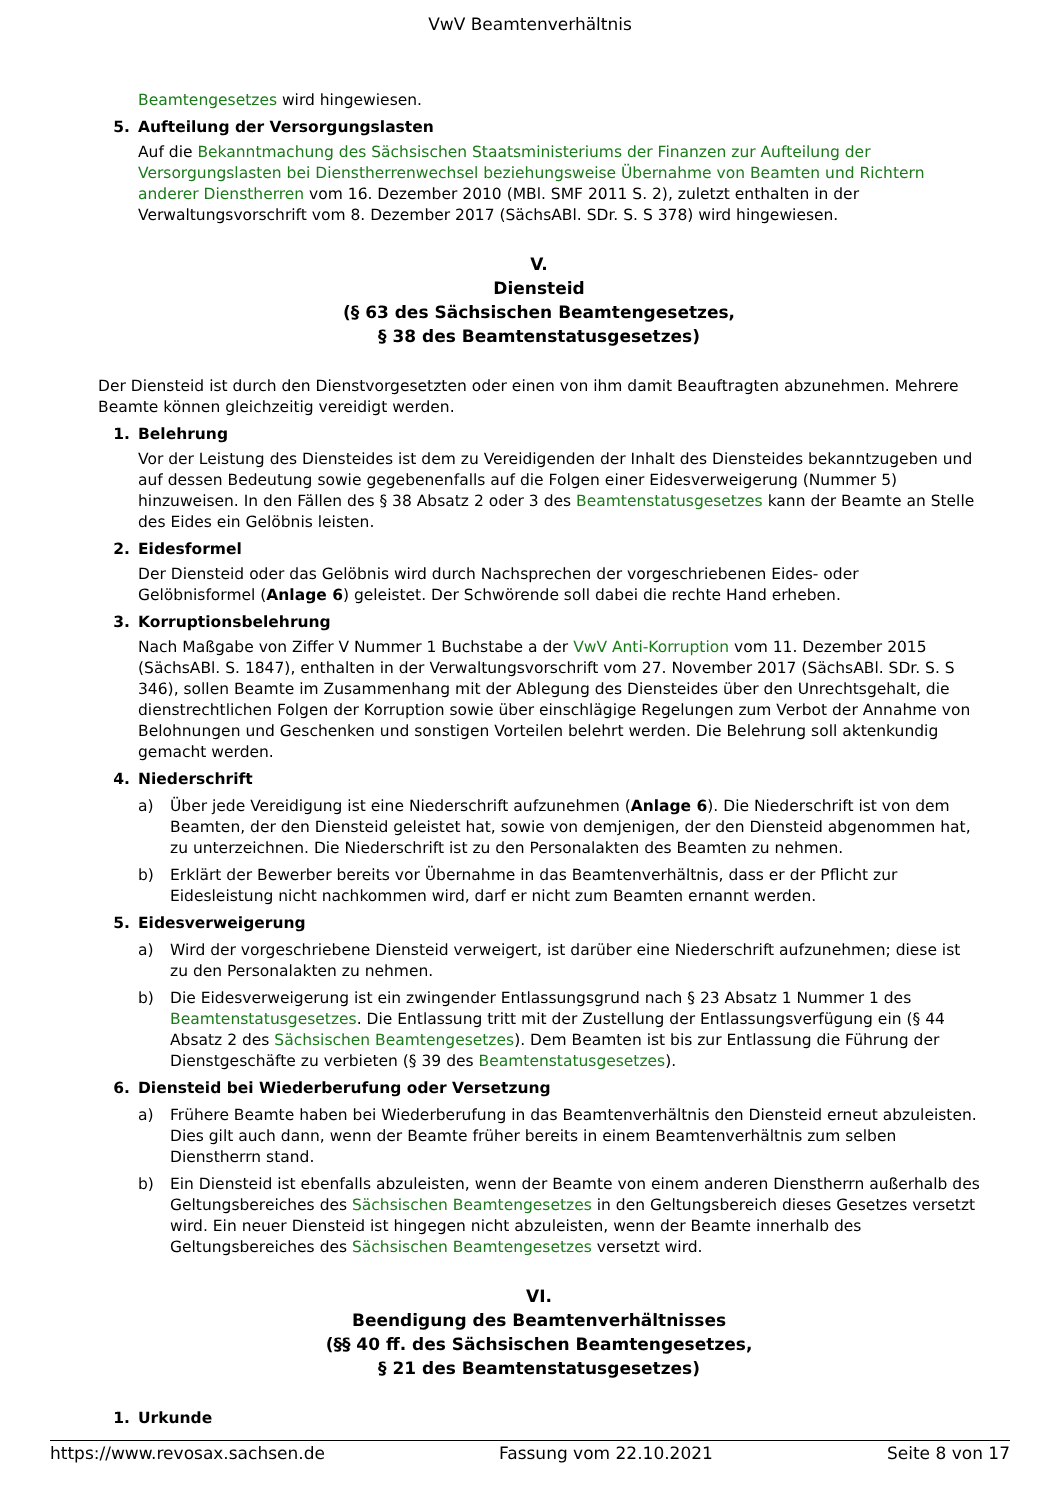VwV Beamtenverhältnis
Beamtengesetzes wird hingewiesen.
5. Aufteilung der Versorgungslasten
Auf die Bekanntmachung des Sächsischen Staatsministeriums der Finanzen zur Aufteilung der Versorgungslasten bei Dienstherrenwechsel beziehungsweise Übernahme von Beamten und Richtern anderer Dienstherren vom 16. Dezember 2010 (MBl. SMF 2011 S. 2), zuletzt enthalten in der Verwaltungsvorschrift vom 8. Dezember 2017 (SächsABl. SDr. S. S 378) wird hingewiesen.
V.
Diensteid
(§ 63 des Sächsischen Beamtengesetzes,
§ 38 des Beamtenstatusgesetzes)
Der Diensteid ist durch den Dienstvorgesetzten oder einen von ihm damit Beauftragten abzunehmen. Mehrere Beamte können gleichzeitig vereidigt werden.
1. Belehrung
Vor der Leistung des Diensteides ist dem zu Vereidigenden der Inhalt des Diensteides bekanntzugeben und auf dessen Bedeutung sowie gegebenenfalls auf die Folgen einer Eidesverweigerung (Nummer 5) hinzuweisen. In den Fällen des § 38 Absatz 2 oder 3 des Beamtenstatusgesetzes kann der Beamte an Stelle des Eides ein Gelöbnis leisten.
2. Eidesformel
Der Diensteid oder das Gelöbnis wird durch Nachsprechen der vorgeschriebenen Eides- oder Gelöbnisformel (Anlage 6) geleistet. Der Schwörende soll dabei die rechte Hand erheben.
3. Korruptionsbelehrung
Nach Maßgabe von Ziffer V Nummer 1 Buchstabe a der VwV Anti-Korruption vom 11. Dezember 2015 (SächsABl. S. 1847), enthalten in der Verwaltungsvorschrift vom 27. November 2017 (SächsABl. SDr. S. S 346), sollen Beamte im Zusammenhang mit der Ablegung des Diensteides über den Unrechtsgehalt, die dienstrechtlichen Folgen der Korruption sowie über einschlägige Regelungen zum Verbot der Annahme von Belohnungen und Geschenken und sonstigen Vorteilen belehrt werden. Die Belehrung soll aktenkundig gemacht werden.
4. Niederschrift
a) Über jede Vereidigung ist eine Niederschrift aufzunehmen (Anlage 6). Die Niederschrift ist von dem Beamten, der den Diensteid geleistet hat, sowie von demjenigen, der den Diensteid abgenommen hat, zu unterzeichnen. Die Niederschrift ist zu den Personalakten des Beamten zu nehmen.
b) Erklärt der Bewerber bereits vor Übernahme in das Beamtenverhältnis, dass er der Pflicht zur Eidesleistung nicht nachkommen wird, darf er nicht zum Beamten ernannt werden.
5. Eidesverweigerung
a) Wird der vorgeschriebene Diensteid verweigert, ist darüber eine Niederschrift aufzunehmen; diese ist zu den Personalakten zu nehmen.
b) Die Eidesverweigerung ist ein zwingender Entlassungsgrund nach § 23 Absatz 1 Nummer 1 des Beamtenstatusgesetzes. Die Entlassung tritt mit der Zustellung der Entlassungsverfügung ein (§ 44 Absatz 2 des Sächsischen Beamtengesetzes). Dem Beamten ist bis zur Entlassung die Führung der Dienstgeschäfte zu verbieten (§ 39 des Beamtenstatusgesetzes).
6. Diensteid bei Wiederberufung oder Versetzung
a) Frühere Beamte haben bei Wiederberufung in das Beamtenverhältnis den Diensteid erneut abzuleisten. Dies gilt auch dann, wenn der Beamte früher bereits in einem Beamtenverhältnis zum selben Dienstherrn stand.
b) Ein Diensteid ist ebenfalls abzuleisten, wenn der Beamte von einem anderen Dienstherrn außerhalb des Geltungsbereiches des Sächsischen Beamtengesetzes in den Geltungsbereich dieses Gesetzes versetzt wird. Ein neuer Diensteid ist hingegen nicht abzuleisten, wenn der Beamte innerhalb des Geltungsbereiches des Sächsischen Beamtengesetzes versetzt wird.
VI.
Beendigung des Beamtenverhältnisses
(§§ 40 ff. des Sächsischen Beamtengesetzes,
§ 21 des Beamtenstatusgesetzes)
1. Urkunde
https://www.revosax.sachsen.de Fassung vom 22.10.2021 Seite 8 von 17